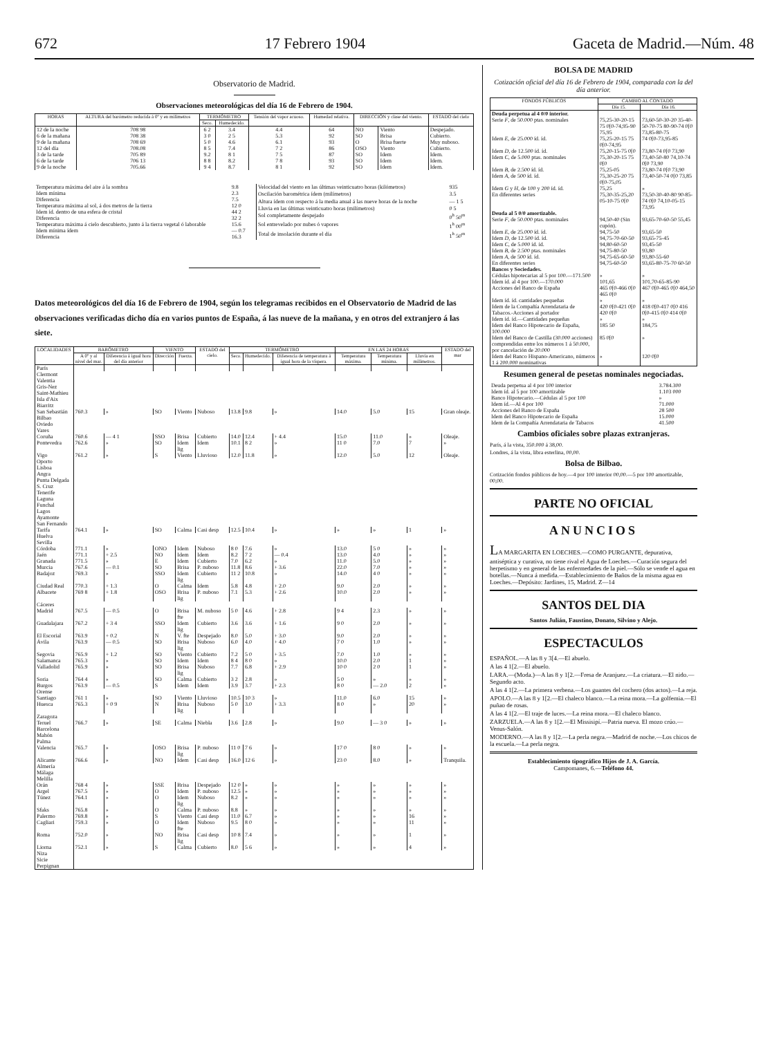672 17 Febrero 1904 Gaceta de Madrid.—Núm. 48
Observatorio de Madrid.
Observaciones meteorológicas del día 16 de Febrero de 1904.
| HORAS | ALTURA del barómetro reducida á 0º y en milímetros | TERMÓMETRO | | Tensión del vapor acuoso. | Humedad relativa. | DIRECCIÓN y clase del viento. | | ESTADO del cielo |
| --- | --- | --- | --- | --- | --- | --- | --- | --- |
| | | Seco. | Humedecido. | | | | | |
| 12 de la noche | 708 98 | 6 2 | 3.4 | 4.4 | 64 | NO | Viento | Despejado. |
| 6 de la mañana | 708 38 | 3 0 | 2 5 | 5.3 | 92 | SO | Brisa | Cubierto. |
| 9 de la mañana | 708 69 | 5 0 | 4.6 | 6.1 | 93 | O | Brisa fuerte | Muy nuboso. |
| 12 del día | 708.08 | 8 5 | 7.4 | 7 2 | 86 | OSO | Viento | Cubierto. |
| 3 de la tarde | 705 89 | 9.2 | 8 1 | 7 5 | 87 | SO | Idem | Idem. |
| 6 de la tarde | 706 13 | 8 8 | 8.2 | 7 8 | 93 | SO | Idem | Idem. |
| 9 de la noche | 705.66 | 9 4 | 8.7 | 8 1 | 92 | SO | Idem | Idem. |
| Temperatura máxima del aire á la sombra | 9.8 |
| Idem mínima | 2.3 |
| Diferencia | 7.5 |
| Temperatura máxima al sol, á dos metros de la tierra | 12 0 |
| Idem íd. dentro de una esfera de cristal | 44 2 |
| Diferencia | 32 2 |
| Temperatura máxima á cielo descubierto, junto á la tierra vegetal ó laborable | 15.6 |
| Idem mínima ídem | — 0.7 |
| Diferencia | 16.3 |
| Velocidad del viento en las últimas veinticuatro horas (kilómetros) | 935 |
| Oscilación barométrica ídem (milímetros) | 3.5 |
| Altura ídem con respecto á la media anual á las nueve horas de la noche | — 1 5 |
| Lluvia en las últimas veinticuatro horas (milímetros) | 0 5 |
| Sol completamente despejado | 0<sup>h</sup> 50<sup>m</sup> |
| Sol entrevelado por nubes ó vapores | 1<sup>h</sup> 00<sup>m</sup> |
| Total de insolación durante el día | 1<sup>h</sup> 50<sup>m</sup> |
Datos meteorológicos del día 16 de Febrero de 1904, según los telegramas recibidos en el Observatorio de Madrid de las observaciones verificadas dicho día en varios puntos de España, á las nueve de la mañana, y en otros del extranjero á las siete.
| LOCALIDADES | BARÓMETRO | | VIENTO | | ESTADO del cielo. | TERMÓMETRO | | | EN LAS 24 HORAS | | | ESTADO del mar |
| --- | --- | --- | --- | --- | --- | --- | --- | --- | --- | --- | --- | --- |
| | A 0º y al nivel del mar. | Diferencia á igual hora del día anterior | Dirección | Fuerza. | | Seco. | Humedecido. | Diferencia de temperatura á igual hora de la víspera. | Temperatura máxima. | Temperatura mínima. | Lluvia en milímetros. | |
| París | | | | | | | | | | | | |
| Clermont | | | | | | | | | | | | |
| Valentia | | | | | | | | | | | | |
| Gris-Nez | | | | | | | | | | | | |
| Saint-Mathieu | | | | | | | | | | | | |
| Isla d'Aix | | | | | | | | | | | | |
| Biarritz | | | | | | | | | | | | |
| San Sebastián | 760.3 | » | SO | Viento | Nuboso | 13.8 | 9.8 | » | 14.0 | 5.0 | 15 | Gran oleaje. |
| Bilbao | | | | | | | | | | | | |
| Oviedo | | | | | | | | | | | | |
| Vares | | | | | | | | | | | | |
| Coruña | 760.6 | — 4 1 | SSO | Brisa | Cubierto | 14.0 | 12.4 | + 4.4 | 15.0 | 11.0 | » | Oleaje. |
| Pontevedra | 762.6 | » | SO | Idem lig | Idem | 10.1 | 8 2 | » | 11 0 | 7.0 | 7 | » |
| Vigo | 761.2 | » | S | Viento | Lluvioso | 12.0 | 11.8 | » | 12.0 | 5.0 | 12 | Oleaje. |
| Oporto | | | | | | | | | | | | |
| Lisboa | | | | | | | | | | | | |
| Angra | | | | | | | | | | | | |
| Punta Delgada | | | | | | | | | | | | |
| S. Cruz Tenerife | | | | | | | | | | | | |
| Laguna | | | | | | | | | | | | |
| Funchal | | | | | | | | | | | | |
| Lagos | | | | | | | | | | | | |
| Ayamonte | | | | | | | | | | | | |
| San Fernando | | | | | | | | | | | | |
| Tarifa | 764.1 | » | SO | Calma | Casi desp | 12.5 | 10.4 | » | » | » | 1 | » |
| Huelva | | | | | | | | | | | | |
| Sevilla | | | | | | | | | | | | |
| Córdoba | 771.1 | » | ONO | Idem | Nuboso | 8 0 | 7.6 | » | 13.0 | 5 0 | » | » |
| Jaén | 771.1 | + 2.5 | NO | Idem | Idem | 8.2 | 7 2 | — 0.4 | 13.0 | 4.0 | » | » |
| Granada | 771.5 | » | E | Idem | Cubierto | 7.0 | 6.2 | » | 11.0 | 5.0 | » | » |
| Murcia | 767.6 | — 0.1 | SO | Brisa | P. nuboso | 11.8 | 8.6 | + 3.6 | 22.0 | 7.0 | » | » |
| Badajoz | 769.3 | » | SSO | Idem lig | Cubierto | 11 2 | 10.8 | » | 14.0 | 4 0 | » | » |
| Ciudad Real | 770.3 | + 1.3 | O | Calma | Idem | 5.8 | 4.8 | + 2.0 | 9.0 | 2.0 | » | » |
| Albacete | 769 8 | + 1.8 | OSO | Brisa lig | P. nuboso | 7.1 | 5.3 | + 2.6 | 10.0 | 2.0 | » | » |
| Cáceres | | | | | | | | | | | | |
| Madrid | 767.5 | — 0.5 | O | Brisa fte | M. nuboso | 5 0 | 4.6 | + 2.8 | 9 4 | 2.3 | » | » |
| Guadalajara | 767.2 | + 3 4 | SSO | Idem lig | Cubierto | 3.6 | 3.6 | + 1.6 | 9 0 | 2.0 | » | » |
| El Escorial | 763.9 | + 0.2 | N | V. fte | Despejado | 8.0 | 5.0 | + 3.0 | 9.0 | 2.0 | » | » |
| Ávila | 763.9 | — 0.5 | SO | Brisa lig | Nuboso | 6.0 | 4.0 | + 4.0 | 7 0 | 1.0 | » | » |
| Segovia | 765.9 | + 1.2 | SO | Viento | Cubierto | 7.2 | 5 0 | + 3.5 | 7.0 | 1.0 | » | » |
| Salamanca | 765.3 | » | SO | Idem | Idem | 8 4 | 8 0 | » | 10.0 | 2.0 | 1 | » |
| Valladolid | 765.9 | » | SO | Brisa lig | Nuboso | 7.7 | 6.8 | + 2.9 | 10 0 | 2 0 | 1 | » |
| Soria | 764 4 | » | SO | Calma | Cubierto | 3 2 | 2.8 | » | 5 0 | » | » | » |
| Burgos | 763.9 | — 0.5 | S | Idem | Idem | 3.9 | 3.7 | + 2.3 | 8 0 | — 2.0 | 2 | » |
| Orense | | | | | | | | | | | | |
| Santiago | 761 1 | » | SO | Viento | Lluvioso | 10.5 | 10 3 | » | 11.0 | 6.0 | 15 | » |
| Huesca | 765.3 | + 0 9 | N | Brisa lig | Nuboso | 5 0 | 3.0 | + 3.3 | 8 0 | » | 20 | » |
| Zaragoza | | | | | | | | | | | | |
| Teruel | 766.7 | » | SE | Calma | Niebla | 3.6 | 2.8 | » | 9.0 | — 3 0 | » | » |
| Barcelona | | | | | | | | | | | | |
| Mahón | | | | | | | | | | | | |
| Palma | | | | | | | | | | | | |
| Valencia | 765.7 | » | OSO | Brisa lig | P. nuboso | 11 0 | 7 6 | » | 17 0 | 8 0 | » | » |
| Alicante | 766.6 | » | NO | Idem | Casi desp | 16.0 | 12 6 | » | 23 0 | 8.0 | » | Tranquila. |
| Almería | | | | | | | | | | | | |
| Málaga | | | | | | | | | | | | |
| Melilla | | | | | | | | | | | | |
| Orán | 768 4 | » | SSE | Brisa | Despejado | 12 0 | » | » | » | » | » | » |
| Argel | 767.5 | » | O | Idem | P. nuboso | 12.5 | » | » | » | » | » | » |
| Túnez | 764.1 | » | O | Idem lig | Nuboso | 8.2 | » | » | » | » | » | » |
| Sfaks | 765.8 | » | O | Calma | P. nuboso | 8.8 | » | » | » | » | » | » |
| Palermo | 769.8 | » | S | Viento | Casi desp | 11.0 | 6.7 | » | » | » | 16 | » |
| Cagliari | 759.3 | » | O | Idem fte | Nuboso | 9.5 | 8 0 | » | » | » | 11 | » |
| Roma | 752.0 | » | NO | Brisa lig | Casi desp | 10 8 | 7.4 | » | » | » | 1 | » |
| Liorna | 752.1 | » | S | Calma | Cubierto | 8.0 | 5 6 | » | » | » | 4 | » |
| Niza | | | | | | | | | | | | |
| Sicie | | | | | | | | | | | | |
| Perpignan | | | | | | | | | | | | |
BOLSA DE MADRID
Cotización oficial del día 16 de Febrero de 1904, comparada con la del día anterior.
| FONDOS PÚBLICOS | CAMBIO AL CONTADO | |
| --- | --- | --- |
| | Día 15. | Día 16. |
| Deuda perpetua al 4 0/0 interior. | | |
| Serie F , de 50.000 ptas. nominales | 75,25-30-20-15 75 0[0-74,95-90 75,95 | 73,60-50-30-20 35-40-50-70-75 80-90-74 0[0 73,85-80-75 |
| Idem E , de 25.000 íd. íd. | 75,25-20-15 75 0[0-74,95 | 74 0[0-73,95-85 |
| Idem D , de 12.500 íd. íd. | 75,20-15-75 0[0 | 73,80-74 0[0 73,90 |
| Idem C , de 5.000 ptas. nominales | 75,30-20-15 75 0[0 | 73,40-50-80 74,10-74 0[0 73,90 |
| Idem B , de 2.500 íd. íd. | 75,25-05 | 73,80-74 0[0 73,90 |
| Idem A , de 500 íd. íd. | 75,30-25-20 75 0[0-75,05 | 73,40-50-74 0[0 73,85 |
| Idem G y H , de 100 y 200 íd. íd. | 75,25 | » |
| En diferentes series | 75,30-35-25,20 05-10-75 0[0 | 73,50-30-40-80 90-85-74 0[0 74,10-05-15 73,95 |
| Deuda al 5 0/0 amortizable. | | |
| Serie F , de 50.000 ptas. nominales | 94,50-40 (Sin cupón). | 93,65-70-60-50 55,45 |
| Idem E , de 25.000 íd. íd. | 94,75-50 | 93,65-50 |
| Idem D , de 12.500 íd. íd. | 94,75-70-60-50 | 93,65-75-45 |
| Idem C , de 5.000 íd. íd. | 94,80-60-50 | 93,45-50 |
| Idem B , de 2.500 ptas. nominales | 94,75-80-50 | 93,80 |
| Idem A , de 500 íd. íd. | 94,75-65-60-50 | 93,80-55-60 |
| En diferentes series | 94,75-60-50 | 93,65-80-75-70 60-50 |
| Bancos y Sociedades. | | |
| Cédulas hipotecarias al 5 por 100.—171.500 | » | » |
| Idem íd. al 4 por 100.—170.000 | 101,65 | 101,70-65-85-90 |
| Acciones del Banco de España | 465 0[0-466 0[0 465 0[0 | 467 0[0-465 0[0 464,50 |
| Idem íd. íd. cantidades pequeñas | » | » |
| Idem de la Compañía Arrendataria de Tabacos.-Acciones al portador | 420 0[0-421 0[0 420 0[0 | 418 0[0-417 0[0 416 0[0-415 0[0 414 0[0 |
| Idem íd. íd.—Cantidades pequeñas | » | » |
| Idem del Banco Hipotecario de España, 100.000 | 185 50 | 184,75 |
| Idem del Banco de Castilla (30.000 acciones) comprendidas entre los números 1 á 50.000, por cancelación de 20.000 | 85 0[0 | » |
| Idem del Banco Hispano-Americano, números 1 á 200.000 nominativas | » | 120 0[0 |
Resumen general de pesetas nominales negociadas.
| Deuda perpetua al 4 por 100 interior | 3.784.300 |
| Idem íd. al 5 por 100 amortizable | 1.103 000 |
| Banco Hipotecario.—Cédulas al 5 por 100 | » |
| Idem íd.—Al 4 por 100 | 71.000 |
| Acciones del Banco de España | 28 500 |
| Idem del Banco Hipotecario de España | 15.000 |
| Idem de la Compañía Arrendataria de Tabacos | 41.500 |
Cambios oficiales sobre plazas extranjeras.
París, á la vista, 350.000 á 38,00.
Londres, á la vista, libra esterlina, 00,00.
Bolsa de Bilbao.
Cotización fondos públicos de hoy.—4 por 100 interior 00,00.—5 por 100 amortizable, 00,00.
PARTE NO OFICIAL
ANUNCIOS
LA MARGARITA EN LOECHES.—COMO PURGANTE, depurativa, antiséptica y curativa, no tiene rival el Agua de Loeches.—Curación segura del herpetismo y en general de las enfermedades de la piel.—Sólo se vende el agua en botellas.—Nunca á medida.—Establecimiento de Baños de la misma agua en Loeches.—Depósito: Jardines, 15, Madrid. Z—14
SANTOS DEL DIA
Santos Julián, Faustino, Donato, Silvino y Alejo.
ESPECTACULOS
ESPAÑOL.—A las 8 y 3[4.—El abuelo.
A las 4 1[2.—El abuelo.
LARA.—(Moda.)—A las 8 y 1[2.—Fresa de Aranjuez.—La criatura.—El nido.—Segundo acto.
A las 4 1[2.—La primera verbena.—Los guantes del cochero (dos actos).—La reja.
APOLO.—A las 8 y 1[2.—El chaleco blanco.—La reina mora.—La golfemia.—El puñao de rosas.
A las 4 1[2.—El traje de luces.—La reina mora.—El chaleco blanco.
ZARZUELA.—A las 8 y 1[2.—El Missisipí.—Patria nueva. El mozo crúo.—Venus-Salón.
MODERNO.—A las 8 y 1[2.—La perla negra.—Madrid de noche.—Los chicos de la escuela.—La perla negra.
Establecimiento tipográfico Hijos de J. A. García.
Campomanes, 6.—Teléfono 44.